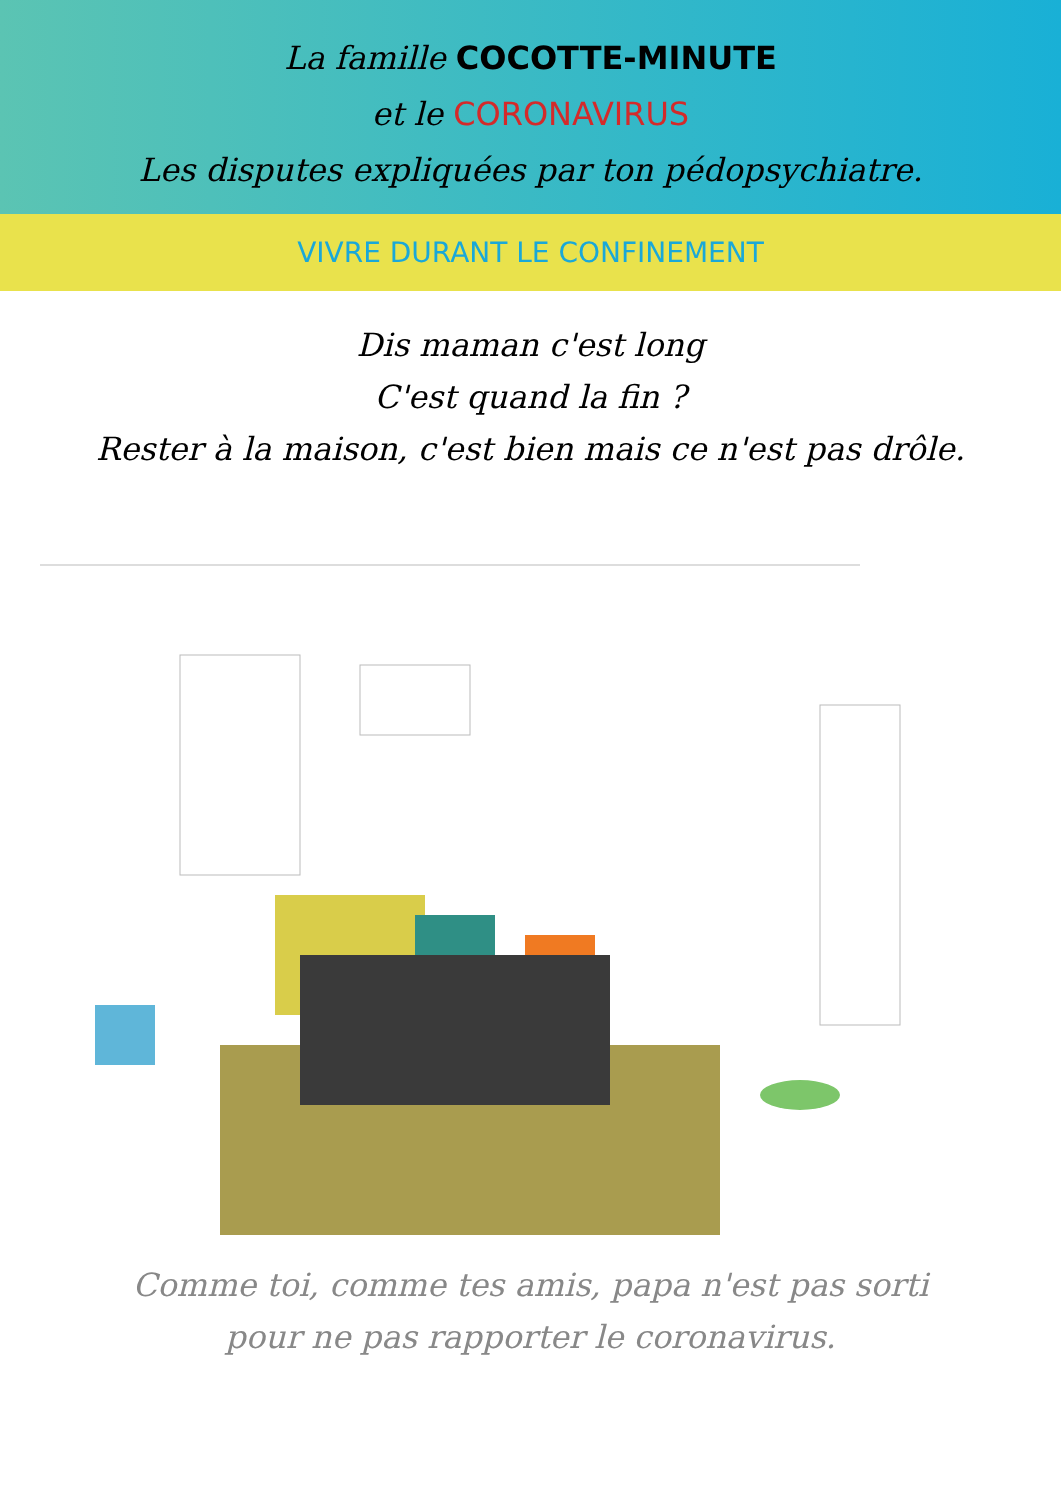La famille COCOTTE-MINUTE
et le CORONAVIRUS
Les disputes expliquées par ton pédopsychiatre.
VIVRE DURANT LE CONFINEMENT
Dis maman c'est long
C'est quand la fin ?
Rester à la maison, c'est bien mais ce n'est pas drôle.
Comme toi, comme tes amis, papa n'est pas sorti
pour ne pas rapporter le coronavirus.